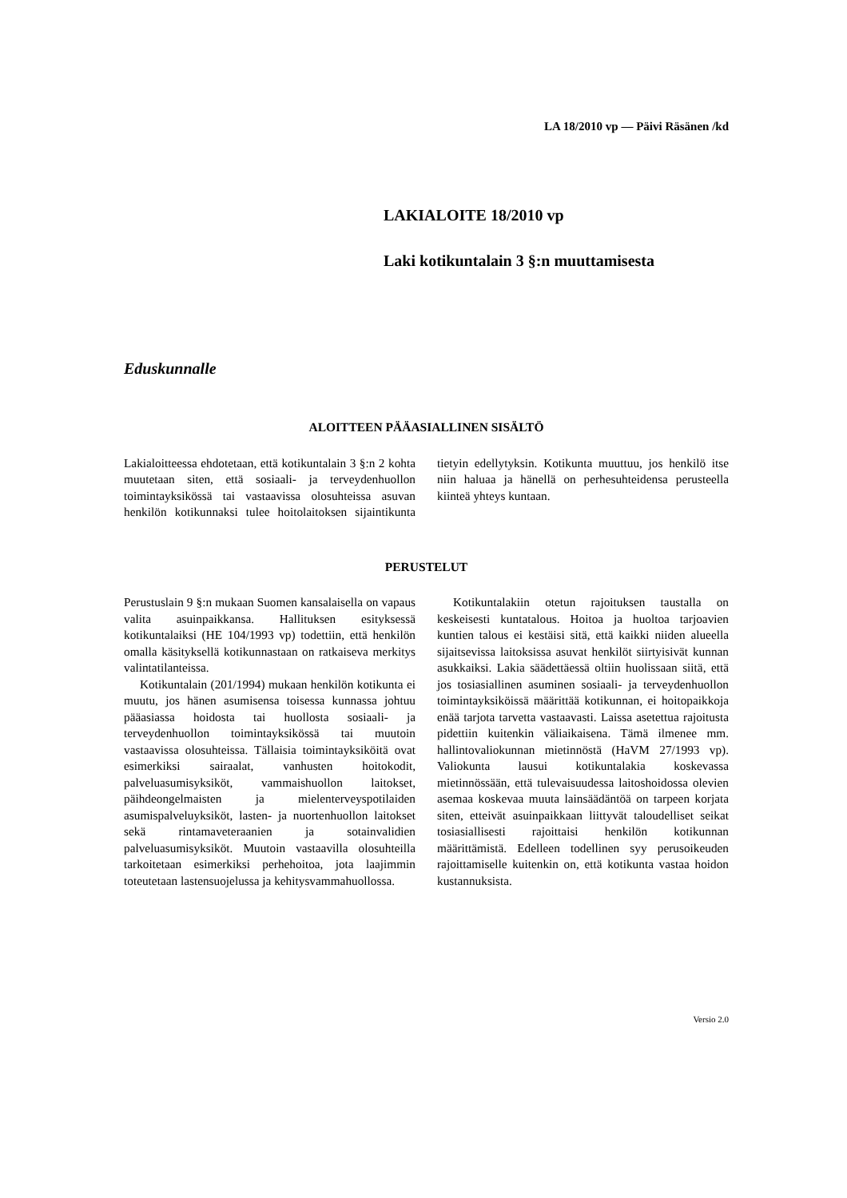LA 18/2010 vp — Päivi Räsänen /kd
LAKIALOITE 18/2010 vp
Laki kotikuntalain 3 §:n muuttamisesta
Eduskunnalle
ALOITTEEN PÄÄASIALLINEN SISÄLTÖ
Lakialoitteessa ehdotetaan, että kotikuntalain 3 §:n 2 kohta muutetaan siten, että sosiaali- ja terveydenhuollon toimintayksikössä tai vastaavissa olosuhteissa asuvan henkilön kotikunnaksi tulee hoitolaitoksen sijaintikunta tietyin edellytyksin. Kotikunta muuttuu, jos henkilö itse niin haluaa ja hänellä on perhesuhteidensa perusteella kiinteä yhteys kuntaan.
PERUSTELUT
Perustuslain 9 §:n mukaan Suomen kansalaisella on vapaus valita asuinpaikkansa. Hallituksen esityksessä kotikuntalaiksi (HE 104/1993 vp) todettiin, että henkilön omalla käsityksellä kotikunnastaan on ratkaiseva merkitys valintatilanteissa.
Kotikuntalain (201/1994) mukaan henkilön kotikunta ei muutu, jos hänen asumisensa toisessa kunnassa johtuu pääasiassa hoidosta tai huollosta sosiaali- ja terveydenhuollon toimintayksikössä tai muutoin vastaavissa olosuhteissa. Tällaisia toimintayksiköitä ovat esimerkiksi sairaalat, vanhusten hoitokodit, palveluasumisyksiköt, vammaishuollon laitokset, päihdeongelmaisten ja mielenterveyspotilaiden asumispalveluyksiköt, lasten- ja nuortenhuollon laitokset sekä rintamaveteraanien ja sotainvalidien palveluasumisyksiköt. Muutoin vastaavilla olosuhteilla tarkoitetaan esimerkiksi perhehoitoa, jota laajimmin toteutetaan lastensuojelussa ja kehitysvammahuollossa.
Kotikuntalakiin otetun rajoituksen taustalla on keskeisesti kuntatalous. Hoitoa ja huoltoa tarjoavien kuntien talous ei kestäisi sitä, että kaikki niiden alueella sijaitsevissa laitoksissa asuvat henkilöt siirtyisivät kunnan asukkaiksi. Lakia säädettäessä oltiin huolissaan siitä, että jos tosiasiallinen asuminen sosiaali- ja terveydenhuollon toimintayksiköissä määrittää kotikunnan, ei hoitopaikkoja enää tarjota tarvetta vastaavasti. Laissa asetettua rajoitusta pidettiin kuitenkin väliaikaisena. Tämä ilmenee mm. hallintovaliokunnan mietinnöstä (HaVM 27/1993 vp). Valiokunta lausui kotikuntalakia koskevassa mietinnössään, että tulevaisuudessa laitoshoidossa olevien asemaa koskevaa muuta lainsäädäntöä on tarpeen korjata siten, etteivät asuinpaikkaan liittyvät taloudelliset seikat tosiasiallisesti rajoittaisi henkilön kotikunnan määrittämistä. Edelleen todellinen syy perusoikeuden rajoittamiselle kuitenkin on, että kotikunta vastaa hoidon kustannuksista.
Versio 2.0